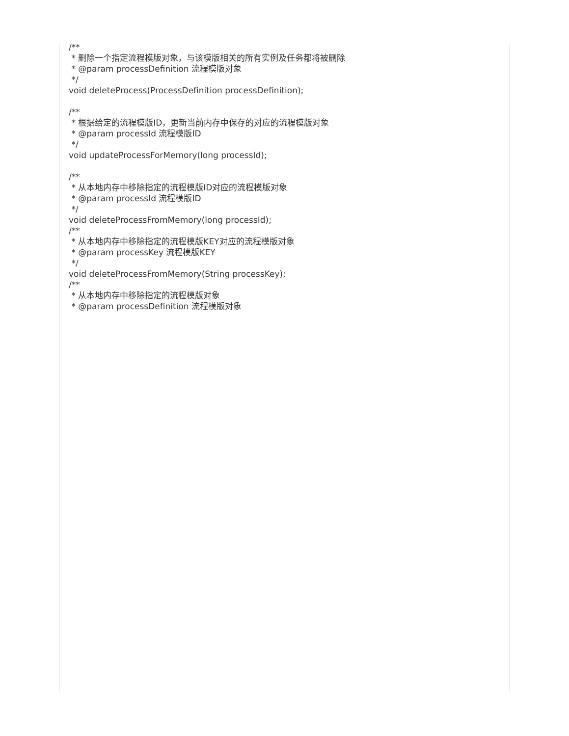/**
* 删除一个指定流程模版对象，与该模版相关的所有实例及任务都将被删除
* @param processDefinition 流程模版对象
*/
void deleteProcess(ProcessDefinition processDefinition);
/**
* 根据给定的流程模版ID，更新当前内存中保存的对应的流程模版对象
* @param processId 流程模版ID
*/
void updateProcessForMemory(long processId);
/**
* 从本地内存中移除指定的流程模版ID对应的流程模版对象
* @param processId 流程模版ID
*/
void deleteProcessFromMemory(long processId);
/**
* 从本地内存中移除指定的流程模版KEY对应的流程模版对象
* @param processKey 流程模版KEY
*/
void deleteProcessFromMemory(String processKey);
/**
* 从本地内存中移除指定的流程模版对象
* @param processDefinition 流程模版对象